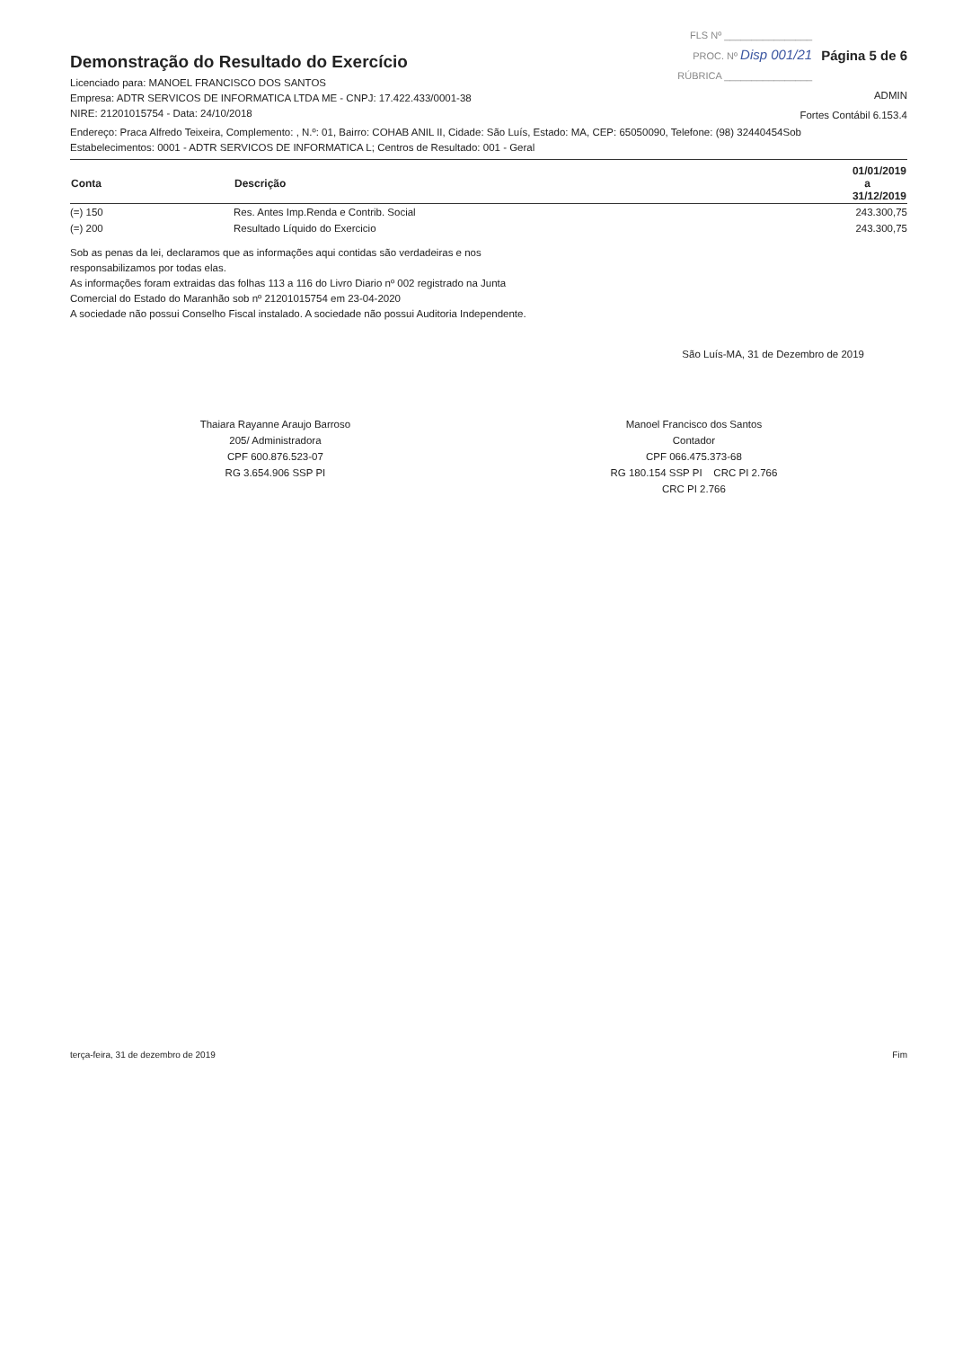Demonstração do Resultado do Exercício
Licenciado para: MANOEL FRANCISCO DOS SANTOS
Empresa: ADTR SERVICOS DE INFORMATICA LTDA ME - CNPJ: 17.422.433/0001-38
NIRE: 21201015754 - Data: 24/10/2018
FLS Nº ________________
PROC. Nº Disp 001/21
RÚBRICA ________________
Página 5 de 6
ADMIN
Fortes Contábil 6.153.4
Endereço: Praca Alfredo Teixeira, Complemento: , N.º: 01, Bairro: COHAB ANIL II, Cidade: São Luís, Estado: MA, CEP: 65050090, Telefone: (98) 32440454Sob
Estabelecimentos: 0001 - ADTR SERVICOS DE INFORMATICA L; Centros de Resultado: 001 - Geral
| Conta | Descrição | 01/01/2019 a 31/12/2019 |
| --- | --- | --- |
| (=) 150 | Res. Antes Imp.Renda e Contrib. Social | 243.300,75 |
| (=) 200 | Resultado Líquido do Exercicio | 243.300,75 |
Sob as penas da lei, declaramos que as informações aqui contidas são verdadeiras e nos responsabilizamos por todas elas.
As informações foram extraidas das folhas 113 a 116 do Livro Diario nº 002 registrado na Junta Comercial do Estado do Maranhão sob nº 21201015754 em 23-04-2020
A sociedade não possui Conselho Fiscal instalado. A sociedade não possui Auditoria Independente.
São Luís-MA, 31 de Dezembro de 2019
Thaiara Rayanne Araujo Barroso
205/ Administradora
CPF 600.876.523-07
RG 3.654.906 SSP PI
Manoel Francisco dos Santos
Contador
CPF 066.475.373-68
RG 180.154 SSP PI CRC PI 2.766
CRC PI 2.766
terça-feira, 31 de dezembro de 2019 Fim